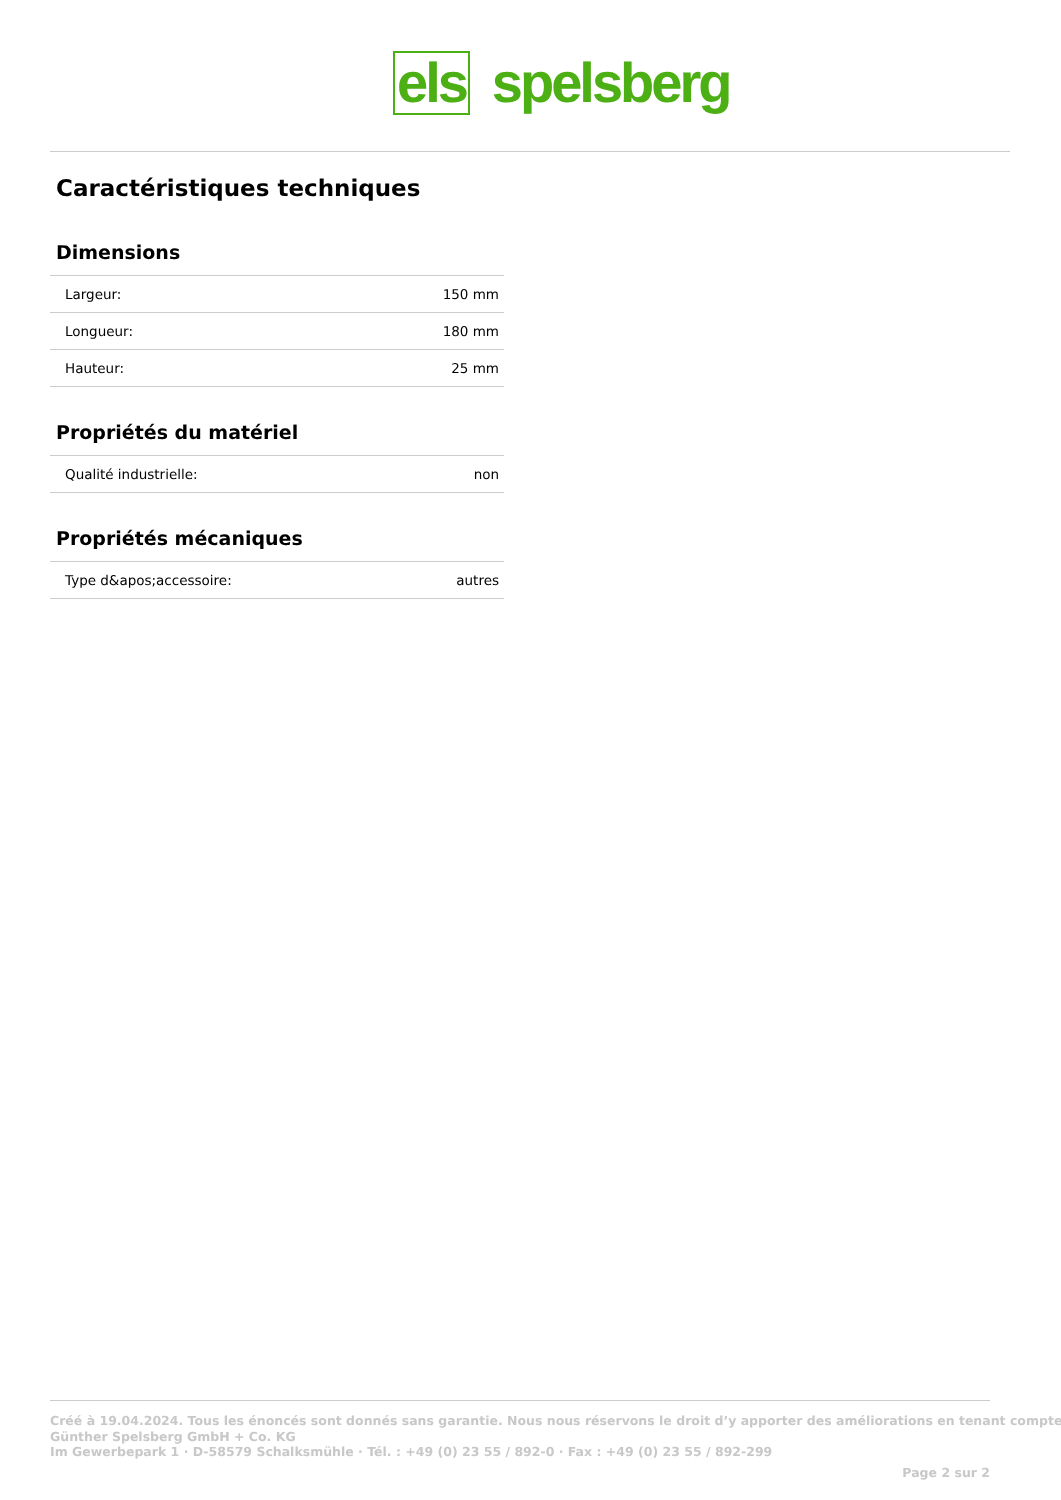els spelsberg
Caractéristiques techniques
Dimensions
| Largeur: | 150 mm |
| Longueur: | 180 mm |
| Hauteur: | 25 mm |
Propriétés du matériel
| Qualité industrielle: | non |
Propriétés mécaniques
| Type d&apos;accessoire: | autres |
Créé à 19.04.2024. Tous les énoncés sont donnés sans garantie. Nous nous réservons le droit d’y apporter des améliorations en tenant compte
Günther Spelsberg GmbH + Co. KG
Im Gewerbepark 1 · D-58579 Schalksmühle · Tél. : +49 (0) 23 55 / 892-0 · Fax : +49 (0) 23 55 / 892-299
Page 2 sur 2